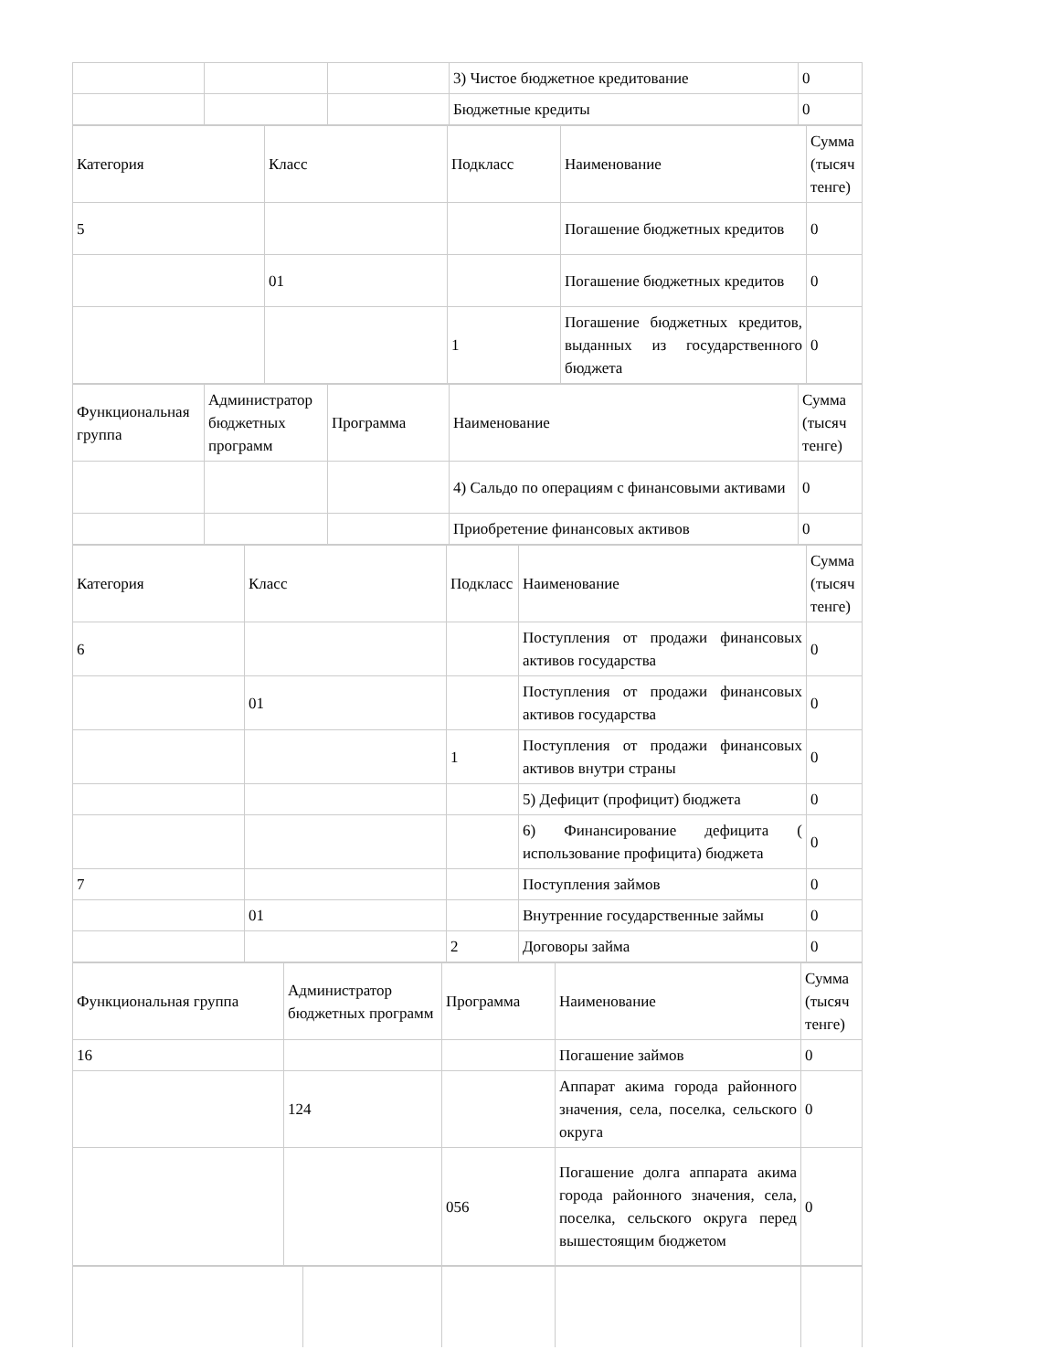| | | | 3) Чистое бюджетное кредитование | 0 |
| | | | Бюджетные кредиты | 0 |
| Категория | Класс | Подкласс | Наименование | Сумма (тысяч тенге) |
| 5 | | | Погашение бюджетных кредитов | 0 |
| | 01 | | Погашение бюджетных кредитов | 0 |
| | | 1 | Погашение бюджетных кредитов, выданных из государственного бюджета | 0 |
| Функциональная группа | Администратор бюджетных программ | Программа | Наименование | Сумма (тысяч тенге) |
| | | | 4) Сальдо по операциям с финансовыми активами | 0 |
| | | | Приобретение финансовых активов | 0 |
| Категория | Класс | Подкласс | Наименование | Сумма (тысяч тенге) |
| 6 | | | Поступления от продажи финансовых активов государства | 0 |
| | 01 | | Поступления от продажи финансовых активов государства | 0 |
| | | 1 | Поступления от продажи финансовых активов внутри страны | 0 |
| | | | 5) Дефицит (профицит) бюджета | 0 |
| | | | 6) Финансирование дефицита ( использование профицита) бюджета | 0 |
| 7 | | | Поступления займов | 0 |
| | 01 | | Внутренние государственные займы | 0 |
| | | 2 | Договоры займа | 0 |
| Функциональная группа | Администратор бюджетных программ | Программа | Наименование | Сумма (тысяч тенге) |
| 16 | | | Погашение займов | 0 |
| | 124 | | Аппарат акима города районного значения, села, поселка, сельского округа | 0 |
| | | 056 | Погашение долга аппарата акима города районного значения, села, поселка, сельского округа перед вышестоящим бюджетом | 0 |